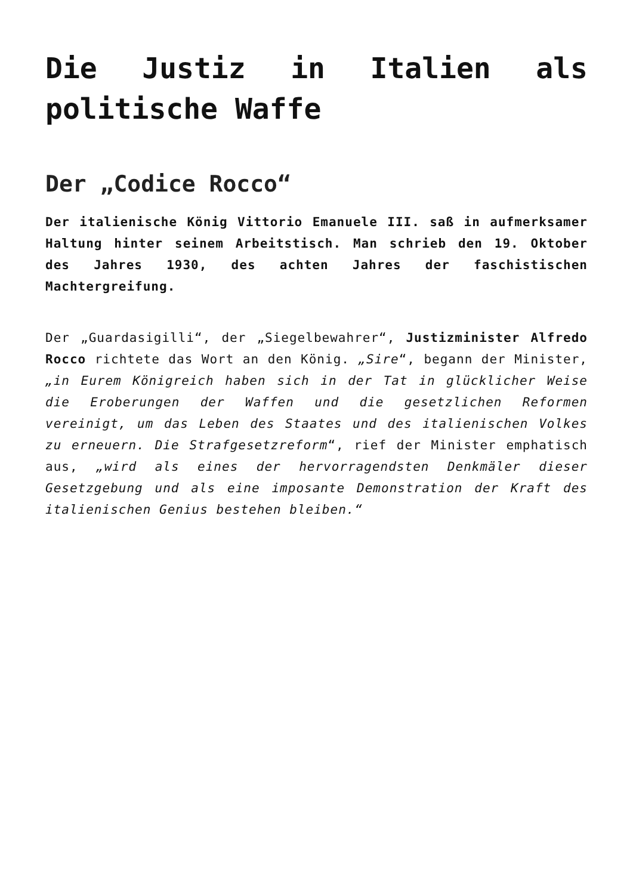Die Justiz in Italien als politische Waffe
Der „Codice Rocco“
Der italienische König Vittorio Emanuele III. saß in aufmerksamer Haltung hinter seinem Arbeitstisch. Man schrieb den 19. Oktober des Jahres 1930, des achten Jahres der faschistischen Machtergreifung.
Der „Guardasigilli“, der „Siegelbewahrer“, Justizminister Alfredo Rocco richtete das Wort an den König. „Sire“, begann der Minister, „in Eurem Königreich haben sich in der Tat in glücklicher Weise die Eroberungen der Waffen und die gesetzlichen Reformen vereinigt, um das Leben des Staates und des italienischen Volkes zu erneuern. Die Strafgesetzreform“, rief der Minister emphatisch aus, „wird als eines der hervorragendsten Denkmäler dieser Gesetzgebung und als eine imposante Demonstration der Kraft des italienischen Genius bestehen bleiben.“